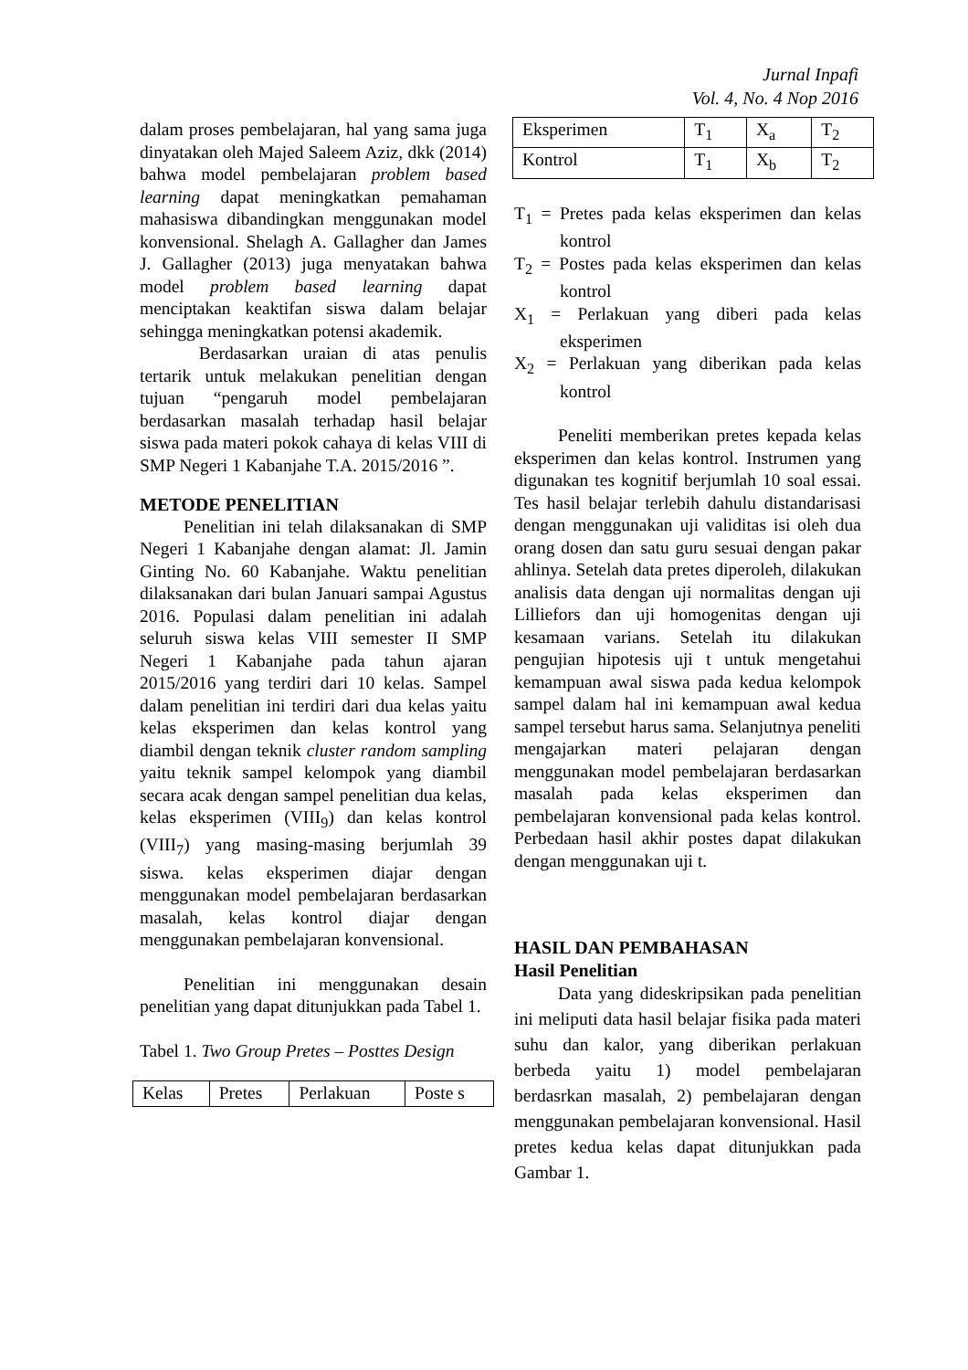Jurnal Inpafi
Vol. 4, No. 4 Nop 2016
dalam proses pembelajaran, hal yang sama juga dinyatakan oleh Majed Saleem Aziz, dkk (2014) bahwa model pembelajaran problem based learning dapat meningkatkan pemahaman mahasiswa dibandingkan menggunakan model konvensional. Shelagh A. Gallagher dan James J. Gallagher (2013) juga menyatakan bahwa model problem based learning dapat menciptakan keaktifan siswa dalam belajar sehingga meningkatkan potensi akademik.
Berdasarkan uraian di atas penulis tertarik untuk melakukan penelitian dengan tujuan “pengaruh model pembelajaran berdasarkan masalah terhadap hasil belajar siswa pada materi pokok cahaya di kelas VIII di SMP Negeri 1 Kabanjahe T.A. 2015/2016 ”.
METODE PENELITIAN
Penelitian ini telah dilaksanakan di SMP Negeri 1 Kabanjahe dengan alamat: Jl. Jamin Ginting No. 60 Kabanjahe. Waktu penelitian dilaksanakan dari bulan Januari sampai Agustus 2016. Populasi dalam penelitian ini adalah seluruh siswa kelas VIII semester II SMP Negeri 1 Kabanjahe pada tahun ajaran 2015/2016 yang terdiri dari 10 kelas. Sampel dalam penelitian ini terdiri dari dua kelas yaitu kelas eksperimen dan kelas kontrol yang diambil dengan teknik cluster random sampling yaitu teknik sampel kelompok yang diambil secara acak dengan sampel penelitian dua kelas, kelas eksperimen (VIII<sub>9</sub>) dan kelas kontrol (VIII<sub>7</sub>) yang masing-masing berjumlah 39 siswa. kelas eksperimen diajar dengan menggunakan model pembelajaran berdasarkan masalah, kelas kontrol diajar dengan menggunakan pembelajaran konvensional.
Penelitian ini menggunakan desain penelitian yang dapat ditunjukkan pada Tabel 1.
Tabel 1. Two Group Pretes – Posttes Design
| Kelas | Pretes | Perlakuan | Poste s |
| Eksperimen | T<sub>1</sub> | X<sub>a</sub> | T<sub>2</sub> |
| Kontrol | T<sub>1</sub> | X<sub>b</sub> | T<sub>2</sub> |
T<sub>1</sub> = Pretes pada kelas eksperimen dan kelas kontrol
T<sub>2</sub> = Postes pada kelas eksperimen dan kelas kontrol
X<sub>1</sub> = Perlakuan yang diberi pada kelas eksperimen
X<sub>2</sub> = Perlakuan yang diberikan pada kelas kontrol
Peneliti memberikan pretes kepada kelas eksperimen dan kelas kontrol. Instrumen yang digunakan tes kognitif berjumlah 10 soal essai. Tes hasil belajar terlebih dahulu distandarisasi dengan menggunakan uji validitas isi oleh dua orang dosen dan satu guru sesuai dengan pakar ahlinya. Setelah data pretes diperoleh, dilakukan analisis data dengan uji normalitas dengan uji Lilliefors dan uji homogenitas dengan uji kesamaan varians. Setelah itu dilakukan pengujian hipotesis uji t untuk mengetahui kemampuan awal siswa pada kedua kelompok sampel dalam hal ini kemampuan awal kedua sampel tersebut harus sama. Selanjutnya peneliti mengajarkan materi pelajaran dengan menggunakan model pembelajaran berdasarkan masalah pada kelas eksperimen dan pembelajaran konvensional pada kelas kontrol. Perbedaan hasil akhir postes dapat dilakukan dengan menggunakan uji t.
HASIL DAN PEMBAHASAN
Hasil Penelitian
Data yang dideskripsikan pada penelitian ini meliputi data hasil belajar fisika pada materi suhu dan kalor, yang diberikan perlakuan berbeda yaitu 1) model pembelajaran berdasrkan masalah, 2) pembelajaran dengan menggunakan pembelajaran konvensional. Hasil pretes kedua kelas dapat ditunjukkan pada Gambar 1.